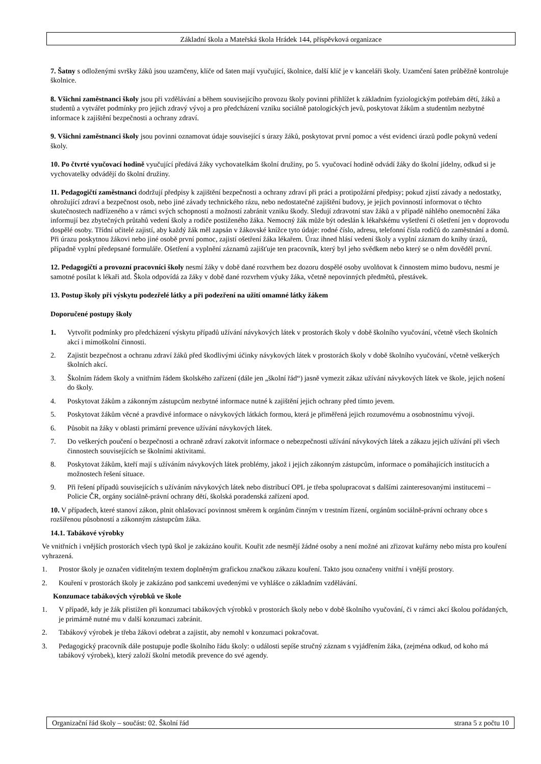Základní škola a Mateřská škola Hrádek 144, příspěvková organizace
7. Šatny s odloženými svršky žáků jsou uzamčeny, klíče od šaten mají vyučující, školnice, další klíč je v kanceláři školy. Uzamčení šaten průběžně kontroluje školnice.
8. Všichni zaměstnanci školy jsou při vzdělávání a během souvisejícího provozu školy povinni přihlížet k základním fyziologickým potřebám dětí, žáků a studentů a vytvářet podmínky pro jejich zdravý vývoj a pro předcházení vzniku sociálně patologických jevů, poskytovat žákům a studentům nezbytné informace k zajištění bezpečnosti a ochrany zdraví.
9. Všichni zaměstnanci školy jsou povinni oznamovat údaje související s úrazy žáků, poskytovat první pomoc a vést evidenci úrazů podle pokynů vedení školy.
10. Po čtvrté vyučovací hodině vyučující předává žáky vychovatelkám školní družiny, po 5. vyučovací hodině odvádí žáky do školní jídelny, odkud si je vychovatelky odvádějí do školní družiny.
11. Pedagogičtí zaměstnanci dodržují předpisy k zajištění bezpečnosti a ochrany zdraví při práci a protipožární předpisy; pokud zjistí závady a nedostatky, ohrožující zdraví a bezpečnost osob, nebo jiné závady technického rázu, nebo nedostatečné zajištění budovy, je jejich povinností informovat o těchto skutečnostech nadřízeného a v rámci svých schopností a možností zabránit vzniku škody. Sledují zdravotní stav žáků a v případě náhlého onemocnění žáka informují bez zbytečných průtahů vedení školy a rodiče postiženého žáka. Nemocný žák může být odeslán k lékařskému vyšetření či ošetření jen v doprovodu dospělé osoby. Třídní učitelé zajistí, aby každý žák měl zapsán v žákovské knížce tyto údaje: rodné číslo, adresu, telefonní čísla rodičů do zaměstnání a domů.
Při úrazu poskytnou žákovi nebo jiné osobě první pomoc, zajistí ošetření žáka lékařem. Úraz ihned hlásí vedení školy a vyplní záznam do knihy úrazů, případně vyplní předepsané formuláře. Ošetření a vyplnění záznamů zajišťuje ten pracovník, který byl jeho svědkem nebo který se o něm dověděl první.
12. Pedagogičtí a provozní pracovníci školy nesmí žáky v době dané rozvrhem bez dozoru dospělé osoby uvolňovat k činnostem mimo budovu, nesmí je samotné posílat k lékaři atd. Škola odpovídá za žáky v době dané rozvrhem výuky žáka, včetně nepovinných předmětů, přestávek.
13. Postup školy při výskytu podezřelé látky a při podezření na užití omamné látky žákem
Doporučené postupy školy
1. Vytvořit podmínky pro předcházení výskytu případů užívání návykových látek v prostorách školy v době školního vyučování, včetně všech školních akcí i mimoškolní činnosti.
2. Zajistit bezpečnost a ochranu zdraví žáků před škodlivými účinky návykových látek v prostorách školy v době školního vyučování, včetně veškerých školních akcí.
3. Školním řádem školy a vnitřním řádem školského zařízení (dále jen „školní řád“) jasně vymezit zákaz užívání návykových látek ve škole, jejich nošení do školy.
4. Poskytovat žákům a zákonným zástupcům nezbytné informace nutné k zajištění jejich ochrany před tímto jevem.
5. Poskytovat žákům věcné a pravdivé informace o návykových látkách formou, která je přiměřená jejich rozumovému a osobnostnímu vývoji.
6. Působit na žáky v oblasti primární prevence užívání návykových látek.
7. Do veškerých poučení o bezpečnosti a ochraně zdraví zakotvit informace o nebezpečnosti užívání návykových látek a zákazu jejich užívání při všech činnostech souvisejících se školními aktivitami.
8. Poskytovat žákům, kteří mají s užíváním návykových látek problémy, jakož i jejich zákonným zástupcům, informace o pomáhajících institucích a možnostech řešení situace.
9. Při řešení případů souvisejících s užíváním návykových látek nebo distribucí OPL je třeba spolupracovat s dalšími zainteresovanými institucemi – Policie ČR, orgány sociálně-právní ochrany dětí, školská poradenská zařízení apod.
10. V případech, které stanoví zákon, plnit ohlašovací povinnost směrem k orgánům činným v trestním řízení, orgánům sociálně-právní ochrany obce s rozšířenou působností a zákonným zástupcům žáka.
14.1. Tabákové výrobky
Ve vnitřních i vnějších prostorách všech typů škol je zakázáno kouřit. Kouřit zde nesmějí žádné osoby a není možné ani zřizovat kuřárny nebo místa pro kouření vyhrazená.
1. Prostor školy je označen viditelným textem doplněným grafickou značkou zákazu kouření. Takto jsou označeny vnitřní i vnější prostory.
2. Kouření v prostorách školy je zakázáno pod sankcemi uvedenými ve vyhlášce o základním vzdělávání.
Konzumace tabákových výrobků ve škole
1. V případě, kdy je žák přistižen při konzumaci tabákových výrobků v prostorách školy nebo v době školního vyučování, či v rámci akcí školou pořádaných, je primárně nutné mu v další konzumaci zabránit.
2. Tabákový výrobek je třeba žákovi odebrat a zajistit, aby nemohl v konzumaci pokračovat.
3. Pedagogický pracovník dále postupuje podle školního řádu školy: o události sepíše stručný záznam s vyjádřením žáka, (zejména odkud, od koho má tabákový výrobek), který založí školní metodik prevence do své agendy.
Organizační řád školy – součást: 02. Školní řád strana 5 z počtu 10